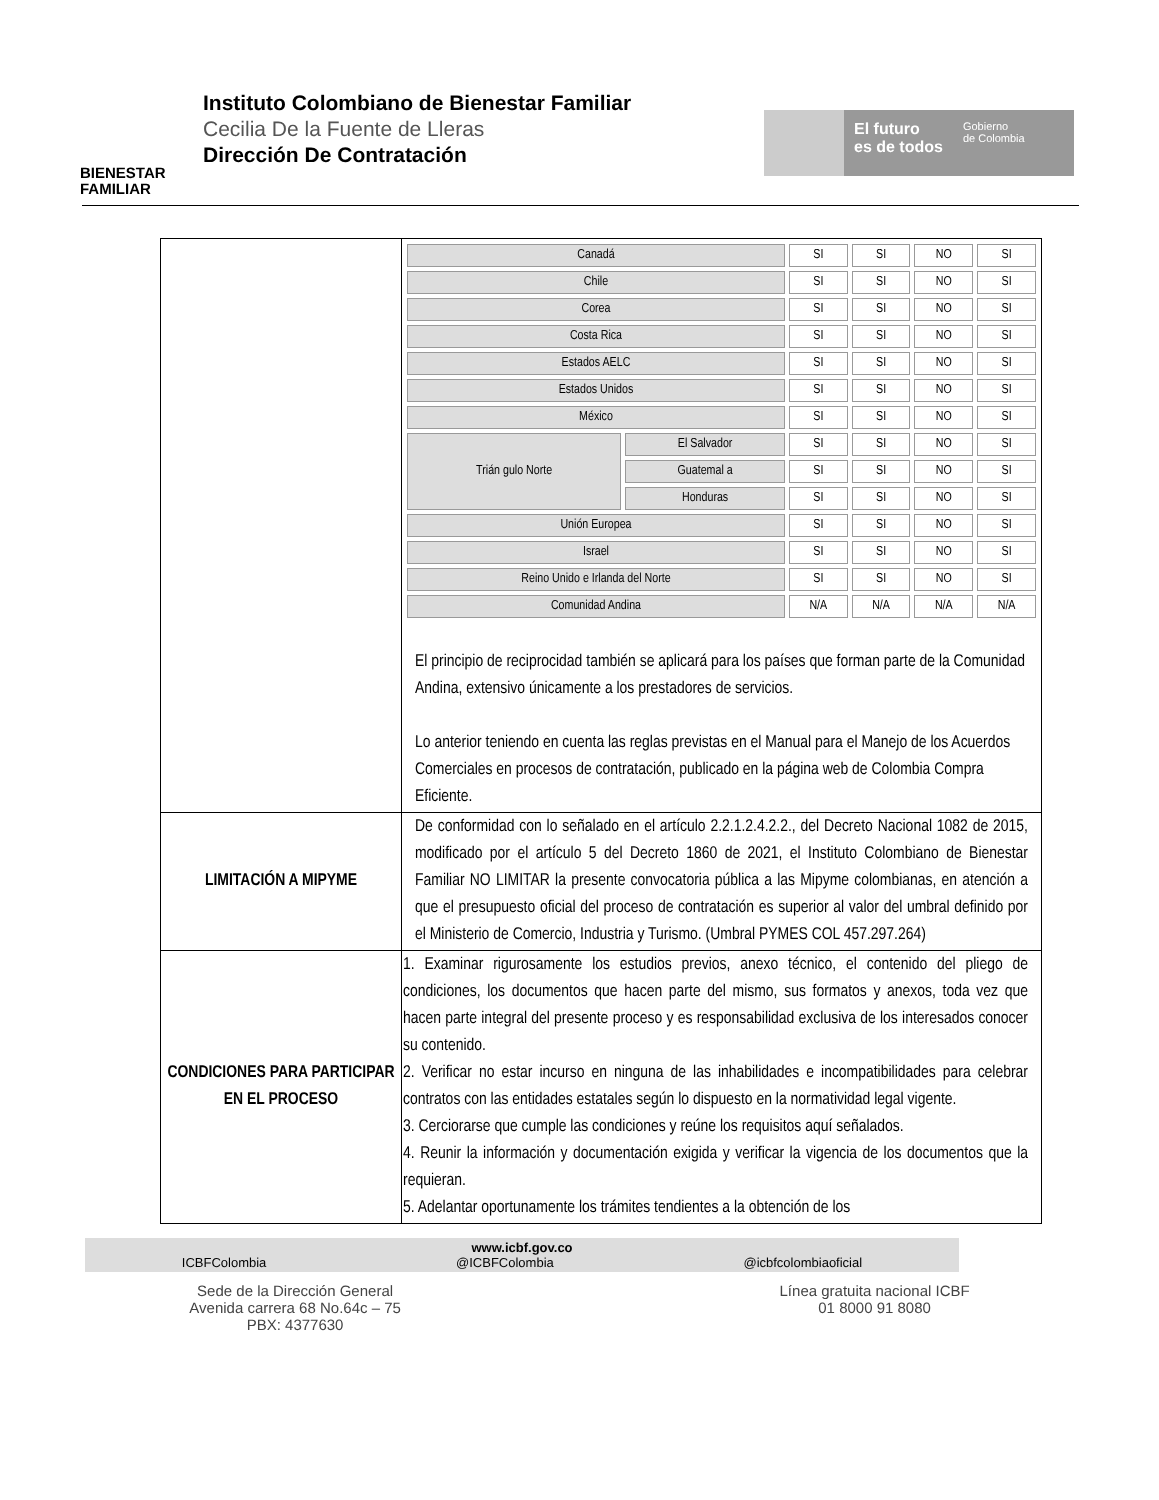BIENESTAR
FAMILIAR
Instituto Colombiano de Bienestar Familiar
Cecilia De la Fuente de Lleras
Dirección De Contratación
El futuro
es de todos
Gobierno
de Colombia
| | / Canadá / / SI / SI / NO / SI / / Chile / / SI / SI / NO / SI / / Corea / / SI / SI / NO / SI / / Costa Rica / / SI / SI / NO / SI / / Estados AELC / / SI / SI / NO / SI / / Estados Unidos / / SI / SI / NO / SI / / México / / SI / SI / NO / SI / / Trián gulo Norte / El Salvador / SI / SI / NO / SI / / / Guatemal a / SI / SI / NO / SI / / / Honduras / SI / SI / NO / SI / / Unión Europea / / SI / SI / NO / SI / / Israel / / SI / SI / NO / SI / / Reino Unido e Irlanda del Norte / / SI / SI / NO / SI / / Comunidad Andina / / N/A / N/A / N/A / N/A / El principio de reciprocidad también se aplicará para los países que forman parte de la Comunidad Andina, extensivo únicamente a los prestadores de servicios. Lo anterior teniendo en cuenta las reglas previstas en el Manual para el Manejo de los Acuerdos Comerciales en procesos de contratación, publicado en la página web de Colombia Compra Eficiente. |
| LIMITACIÓN A MIPYME | De conformidad con lo señalado en el artículo 2.2.1.2.4.2.2., del Decreto Nacional 1082 de 2015, modificado por el artículo 5 del Decreto 1860 de 2021, el Instituto Colombiano de Bienestar Familiar NO LIMITAR la presente convocatoria pública a las Mipyme colombianas, en atención a que el presupuesto oficial del proceso de contratación es superior al valor del umbral definido por el Ministerio de Comercio, Industria y Turismo. (Umbral PYMES COL 457.297.264) |
| CONDICIONES PARA PARTICIPAR EN EL PROCESO | 1. Examinar rigurosamente los estudios previos, anexo técnico, el contenido del pliego de condiciones, los documentos que hacen parte del mismo, sus formatos y anexos, toda vez que hacen parte integral del presente proceso y es responsabilidad exclusiva de los interesados conocer su contenido. 2. Verificar no estar incurso en ninguna de las inhabilidades e incompatibilidades para celebrar contratos con las entidades estatales según lo dispuesto en la normatividad legal vigente. 3. Cerciorarse que cumple las condiciones y reúne los requisitos aquí señalados. 4. Reunir la información y documentación exigida y verificar la vigencia de los documentos que la requieran. 5. Adelantar oportunamente los trámites tendientes a la obtención de los |
www.icbf.gov.co
ICBFColombia @ICBFColombia @icbfcolombiaoficial
Sede de la Dirección General
Avenida carrera 68 No.64c – 75
PBX: 4377630
Línea gratuita nacional ICBF
01 8000 91 8080